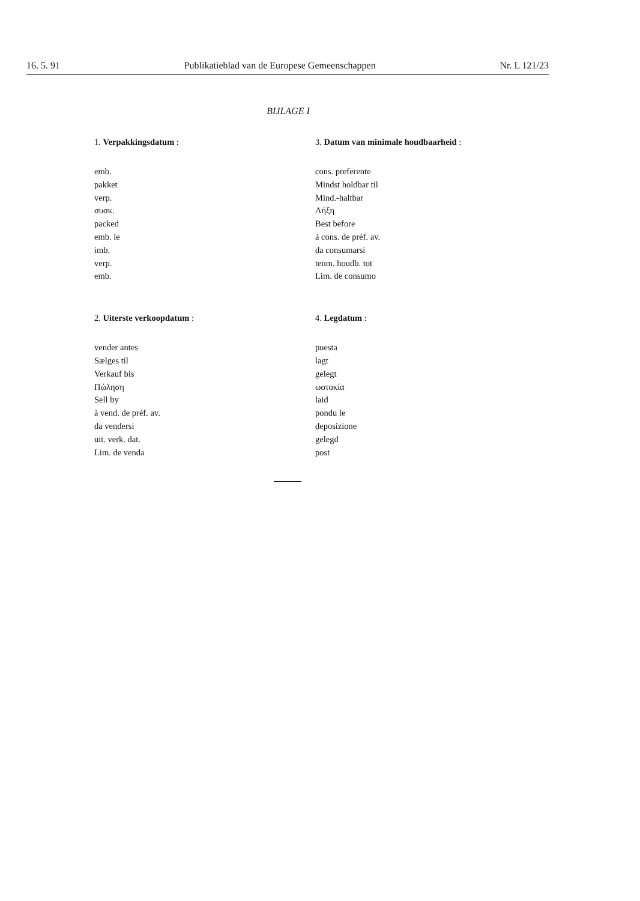16. 5. 91 Publikatieblad van de Europese Gemeenschappen Nr. L 121/23
BIJLAGE I
1. Verpakkingsdatum :
emb.
pakket
verp.
συσκ.
packed
emb. le
imb.
verp.
emb.
3. Datum van minimale houdbaarheid :
cons. preferente
Mindst holdbar til
Mind.-haltbar
Λήξη
Best before
à cons. de préf. av.
da consumarsi
tenm. houdb. tot
Lim. de consumo
2. Uiterste verkoopdatum :
vender antes
Sælges til
Verkauf bis
Πώληση
Sell by
à vend. de préf. av.
da vendersi
uit. verk. dat.
Lim. de venda
4. Legdatum :
puesta
lagt
gelegt
ωοτοκία
laid
pondu le
deposizione
gelegd
post